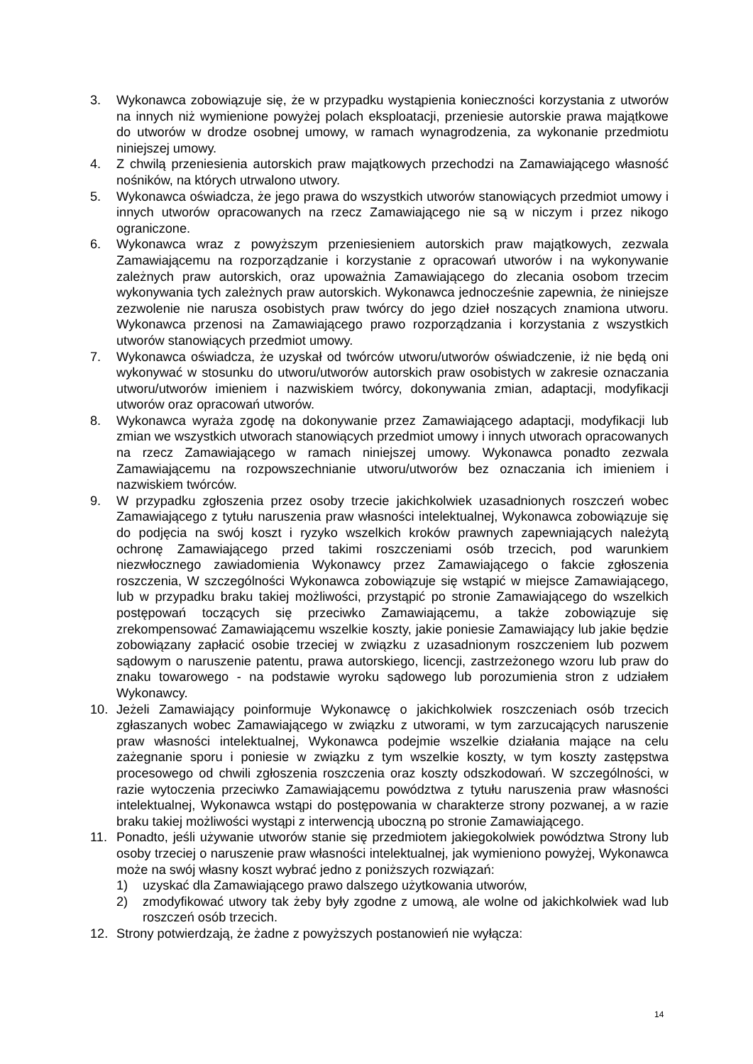3. Wykonawca zobowiązuje się, że w przypadku wystąpienia konieczności korzystania z utworów na innych niż wymienione powyżej polach eksploatacji, przeniesie autorskie prawa majątkowe do utworów w drodze osobnej umowy, w ramach wynagrodzenia, za wykonanie przedmiotu niniejszej umowy.
4. Z chwilą przeniesienia autorskich praw majątkowych przechodzi na Zamawiającego własność nośników, na których utrwalono utwory.
5. Wykonawca oświadcza, że jego prawa do wszystkich utworów stanowiących przedmiot umowy i innych utworów opracowanych na rzecz Zamawiającego nie są w niczym i przez nikogo ograniczone.
6. Wykonawca wraz z powyższym przeniesieniem autorskich praw majątkowych, zezwala Zamawiającemu na rozporządzanie i korzystanie z opracowań utworów i na wykonywanie zależnych praw autorskich, oraz upoważnia Zamawiającego do zlecania osobom trzecim wykonywania tych zależnych praw autorskich. Wykonawca jednocześnie zapewnia, że niniejsze zezwolenie nie narusza osobistych praw twórcy do jego dzieł noszących znamiona utworu. Wykonawca przenosi na Zamawiającego prawo rozporządzania i korzystania z wszystkich utworów stanowiących przedmiot umowy.
7. Wykonawca oświadcza, że uzyskał od twórców utworu/utworów oświadczenie, iż nie będą oni wykonywać w stosunku do utworu/utworów autorskich praw osobistych w zakresie oznaczania utworu/utworów imieniem i nazwiskiem twórcy, dokonywania zmian, adaptacji, modyfikacji utworów oraz opracowań utworów.
8. Wykonawca wyraża zgodę na dokonywanie przez Zamawiającego adaptacji, modyfikacji lub zmian we wszystkich utworach stanowiących przedmiot umowy i innych utworach opracowanych na rzecz Zamawiającego w ramach niniejszej umowy. Wykonawca ponadto zezwala Zamawiającemu na rozpowszechnianie utworu/utworów bez oznaczania ich imieniem i nazwiskiem twórców.
9. W przypadku zgłoszenia przez osoby trzecie jakichkolwiek uzasadnionych roszczeń wobec Zamawiającego z tytułu naruszenia praw własności intelektualnej, Wykonawca zobowiązuje się do podjęcia na swój koszt i ryzyko wszelkich kroków prawnych zapewniających należytą ochronę Zamawiającego przed takimi roszczeniami osób trzecich, pod warunkiem niezwłocznego zawiadomienia Wykonawcy przez Zamawiającego o fakcie zgłoszenia roszczenia, W szczególności Wykonawca zobowiązuje się wstąpić w miejsce Zamawiającego, lub w przypadku braku takiej możliwości, przystąpić po stronie Zamawiającego do wszelkich postępowań toczących się przeciwko Zamawiającemu, a także zobowiązuje się zrekompensować Zamawiającemu wszelkie koszty, jakie poniesie Zamawiający lub jakie będzie zobowiązany zapłacić osobie trzeciej w związku z uzasadnionym roszczeniem lub pozwem sądowym o naruszenie patentu, prawa autorskiego, licencji, zastrzeżonego wzoru lub praw do znaku towarowego - na podstawie wyroku sądowego lub porozumienia stron z udziałem Wykonawcy.
10. Jeżeli Zamawiający poinformuje Wykonawcę o jakichkolwiek roszczeniach osób trzecich zgłaszanych wobec Zamawiającego w związku z utworami, w tym zarzucających naruszenie praw własności intelektualnej, Wykonawca podejmie wszelkie działania mające na celu zażegnanie sporu i poniesie w związku z tym wszelkie koszty, w tym koszty zastępstwa procesowego od chwili zgłoszenia roszczenia oraz koszty odszkodowań. W szczególności, w razie wytoczenia przeciwko Zamawiającemu powództwa z tytułu naruszenia praw własności intelektualnej, Wykonawca wstąpi do postępowania w charakterze strony pozwanej, a w razie braku takiej możliwości wystąpi z interwencją uboczną po stronie Zamawiającego.
11. Ponadto, jeśli używanie utworów stanie się przedmiotem jakiegokolwiek powództwa Strony lub osoby trzeciej o naruszenie praw własności intelektualnej, jak wymieniono powyżej, Wykonawca może na swój własny koszt wybrać jedno z poniższych rozwiązań:
1) uzyskać dla Zamawiającego prawo dalszego użytkowania utworów,
2) zmodyfikować utwory tak żeby były zgodne z umową, ale wolne od jakichkolwiek wad lub roszczeń osób trzecich.
12. Strony potwierdzają, że żadne z powyższych postanowień nie wyłącza:
14